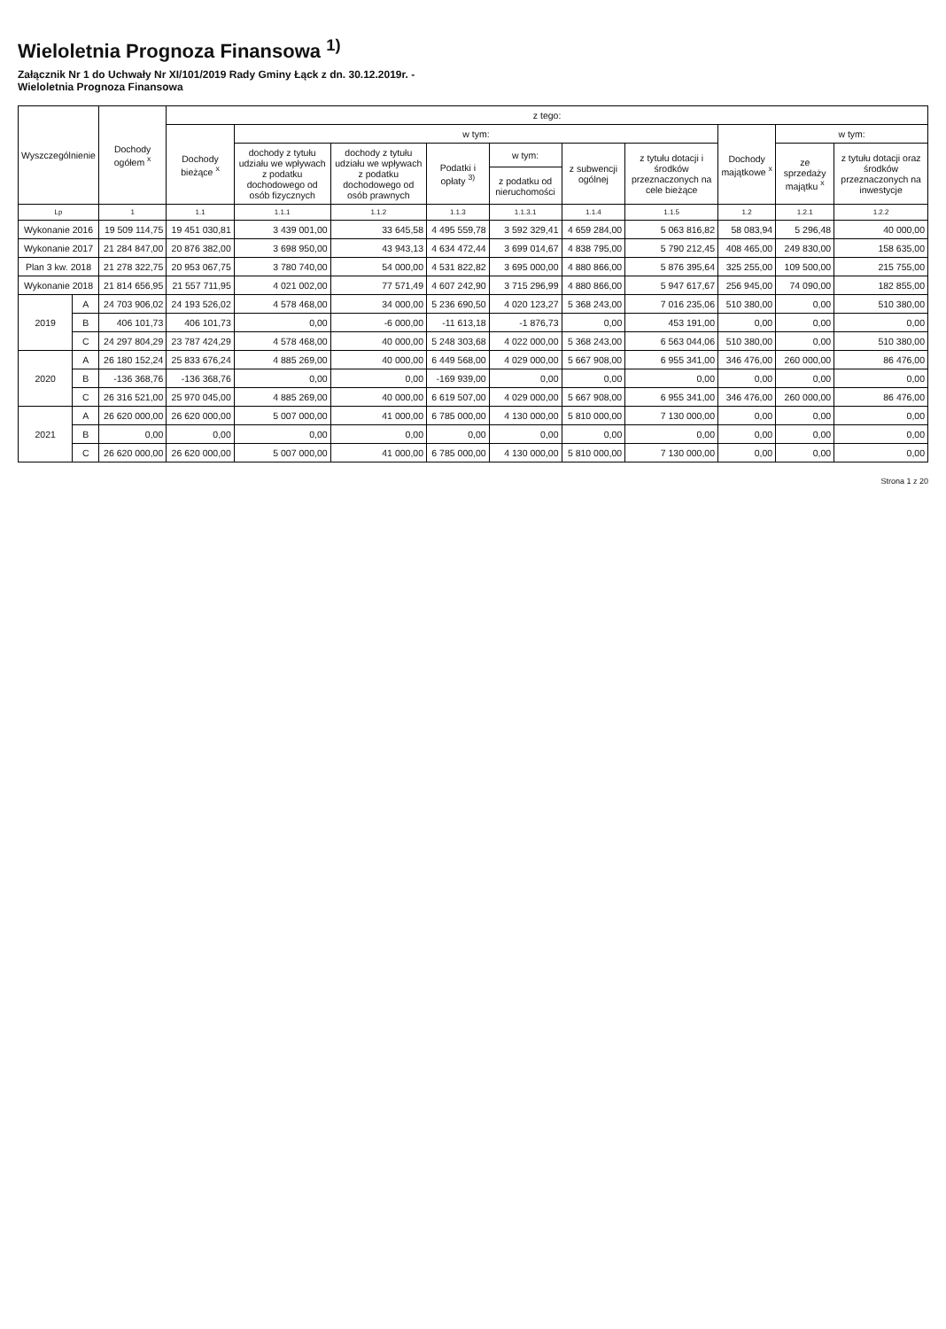Wieloletnia Prognoza Finansowa <sup>1)</sup>
Załącznik Nr 1 do Uchwały Nr XI/101/2019 Rady Gminy Łąck z dn. 30.12.2019r. -
Wieloletnia Prognoza Finansowa
| Wyszczególnienie | | Dochody ogółem <sup>x</sup> | z tego: | | | | | | | | | |
| --- | --- | --- | --- | --- | --- | --- | --- | --- | --- | --- | --- | --- |
| | | | Dochody bieżące <sup>x</sup> | w tym: | | | | | | Dochody majątkowe <sup>x</sup> | w tym: | |
| | | | | dochody z tytułu udziału we wpływach z podatku dochodowego od osób fizycznych | dochody z tytułu udziału we wpływach z podatku dochodowego od osób prawnych | Podatki i opłaty <sup>3)</sup> | w tym: | z subwencji ogólnej | z tytułu dotacji i środków przeznaczonych na cele bieżące | | ze sprzedaży majątku <sup>x</sup> | z tytułu dotacji oraz środków przeznaczonych na inwestycje |
| | | | | | | | z podatku od nieruchomości | | | | | |
| Lp | | 1 | 1.1 | 1.1.1 | 1.1.2 | 1.1.3 | 1.1.3.1 | 1.1.4 | 1.1.5 | 1.2 | 1.2.1 | 1.2.2 |
| Wykonanie 2016 | | 19 509 114,75 | 19 451 030,81 | 3 439 001,00 | 33 645,58 | 4 495 559,78 | 3 592 329,41 | 4 659 284,00 | 5 063 816,82 | 58 083,94 | 5 296,48 | 40 000,00 |
| Wykonanie 2017 | | 21 284 847,00 | 20 876 382,00 | 3 698 950,00 | 43 943,13 | 4 634 472,44 | 3 699 014,67 | 4 838 795,00 | 5 790 212,45 | 408 465,00 | 249 830,00 | 158 635,00 |
| Plan 3 kw. 2018 | | 21 278 322,75 | 20 953 067,75 | 3 780 740,00 | 54 000,00 | 4 531 822,82 | 3 695 000,00 | 4 880 866,00 | 5 876 395,64 | 325 255,00 | 109 500,00 | 215 755,00 |
| Wykonanie 2018 | | 21 814 656,95 | 21 557 711,95 | 4 021 002,00 | 77 571,49 | 4 607 242,90 | 3 715 296,99 | 4 880 866,00 | 5 947 617,67 | 256 945,00 | 74 090,00 | 182 855,00 |
| 2019 | A | 24 703 906,02 | 24 193 526,02 | 4 578 468,00 | 34 000,00 | 5 236 690,50 | 4 020 123,27 | 5 368 243,00 | 7 016 235,06 | 510 380,00 | 0,00 | 510 380,00 |
| | B | 406 101,73 | 406 101,73 | 0,00 | -6 000,00 | -11 613,18 | -1 876,73 | 0,00 | 453 191,00 | 0,00 | 0,00 | 0,00 |
| | C | 24 297 804,29 | 23 787 424,29 | 4 578 468,00 | 40 000,00 | 5 248 303,68 | 4 022 000,00 | 5 368 243,00 | 6 563 044,06 | 510 380,00 | 0,00 | 510 380,00 |
| 2020 | A | 26 180 152,24 | 25 833 676,24 | 4 885 269,00 | 40 000,00 | 6 449 568,00 | 4 029 000,00 | 5 667 908,00 | 6 955 341,00 | 346 476,00 | 260 000,00 | 86 476,00 |
| | B | -136 368,76 | -136 368,76 | 0,00 | 0,00 | -169 939,00 | 0,00 | 0,00 | 0,00 | 0,00 | 0,00 | 0,00 |
| | C | 26 316 521,00 | 25 970 045,00 | 4 885 269,00 | 40 000,00 | 6 619 507,00 | 4 029 000,00 | 5 667 908,00 | 6 955 341,00 | 346 476,00 | 260 000,00 | 86 476,00 |
| 2021 | A | 26 620 000,00 | 26 620 000,00 | 5 007 000,00 | 41 000,00 | 6 785 000,00 | 4 130 000,00 | 5 810 000,00 | 7 130 000,00 | 0,00 | 0,00 | 0,00 |
| | B | 0,00 | 0,00 | 0,00 | 0,00 | 0,00 | 0,00 | 0,00 | 0,00 | 0,00 | 0,00 | 0,00 |
| | C | 26 620 000,00 | 26 620 000,00 | 5 007 000,00 | 41 000,00 | 6 785 000,00 | 4 130 000,00 | 5 810 000,00 | 7 130 000,00 | 0,00 | 0,00 | 0,00 |
Strona 1 z 20